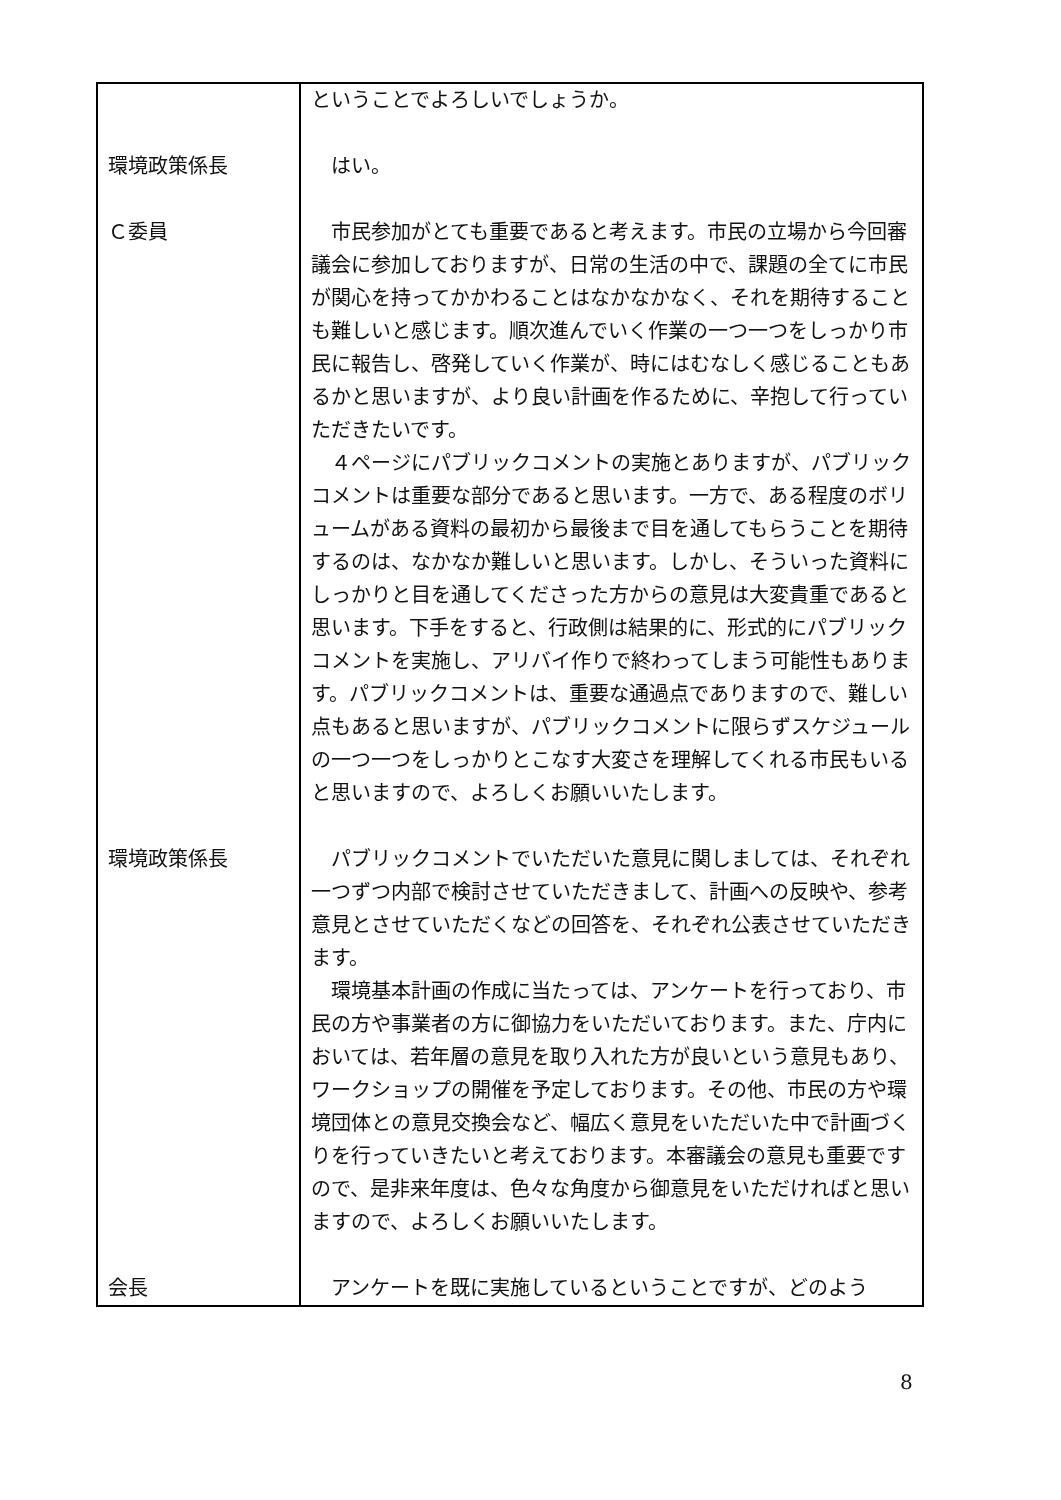| | ということでよろしいでしょうか。 |
| 環境政策係長 | はい。 |
| Ｃ委員 | 市民参加がとても重要であると考えます。市民の立場から今回審議会に参加しておりますが、日常の生活の中で、課題の全てに市民が関心を持ってかかわることはなかなかなく、それを期待することも難しいと感じます。順次進んでいく作業の一つ一つをしっかり市民に報告し、啓発していく作業が、時にはむなしく感じることもあるかと思いますが、より良い計画を作るために、辛抱して行っていただきたいです。 ４ページにパブリックコメントの実施とありますが、パブリックコメントは重要な部分であると思います。一方で、ある程度のボリュームがある資料の最初から最後まで目を通してもらうことを期待するのは、なかなか難しいと思います。しかし、そういった資料にしっかりと目を通してくださった方からの意見は大変貴重であると思います。下手をすると、行政側は結果的に、形式的にパブリックコメントを実施し、アリバイ作りで終わってしまう可能性もあります。パブリックコメントは、重要な通過点でありますので、難しい点もあると思いますが、パブリックコメントに限らずスケジュールの一つ一つをしっかりとこなす大変さを理解してくれる市民もいると思いますので、よろしくお願いいたします。 |
| 環境政策係長 | パブリックコメントでいただいた意見に関しましては、それぞれ一つずつ内部で検討させていただきまして、計画への反映や、参考意見とさせていただくなどの回答を、それぞれ公表させていただきます。 環境基本計画の作成に当たっては、アンケートを行っており、市民の方や事業者の方に御協力をいただいております。また、庁内においては、若年層の意見を取り入れた方が良いという意見もあり、ワークショップの開催を予定しております。その他、市民の方や環境団体との意見交換会など、幅広く意見をいただいた中で計画づくりを行っていきたいと考えております。本審議会の意見も重要ですので、是非来年度は、色々な角度から御意見をいただければと思いますので、よろしくお願いいたします。 |
| 会長 | アンケートを既に実施しているということですが、どのよう |
8